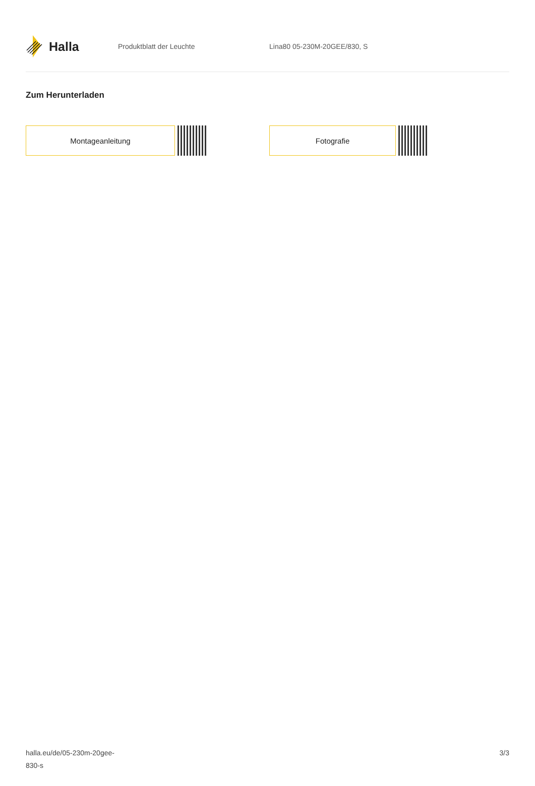Halla
Produktblatt der Leuchte Lina80 05-230M-20GEE/830, S
Zum Herunterladen
Montageanleitung Fotografie
halla.eu/de/05-230m-20gee-
830-s
3/3